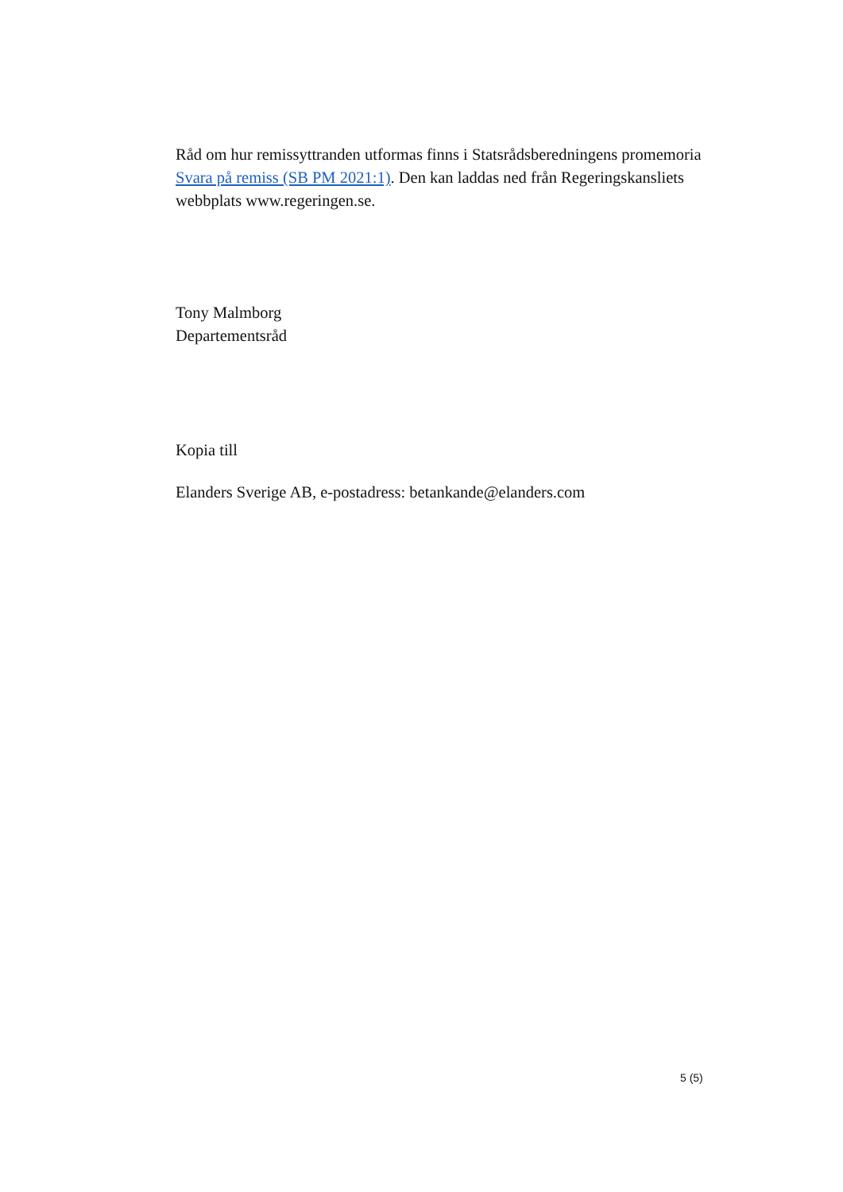Råd om hur remissyttranden utformas finns i Statsrådsberedningens promemoria Svara på remiss (SB PM 2021:1). Den kan laddas ned från Regeringskansliets webbplats www.regeringen.se.
Tony Malmborg
Departementsråd
Kopia till
Elanders Sverige AB, e-postadress: betankande@elanders.com
5 (5)